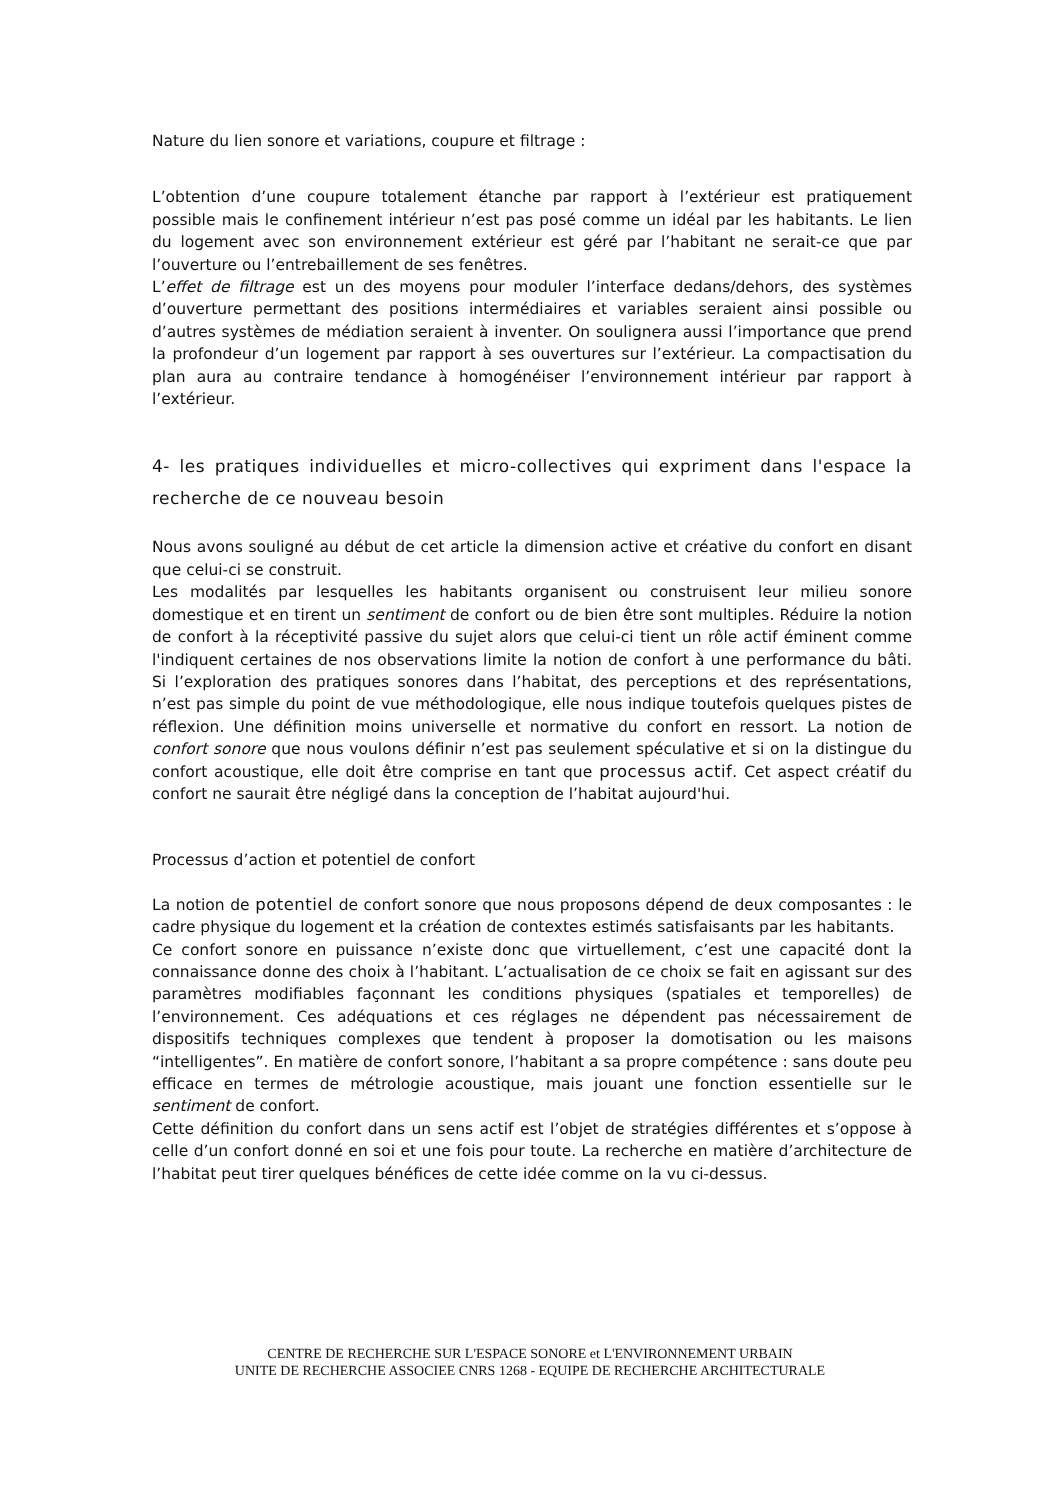Nature du lien sonore et variations, coupure et filtrage :
L’obtention d’une coupure totalement étanche par rapport à l’extérieur est pratiquement possible mais le confinement intérieur n’est pas posé comme un idéal par les habitants. Le lien du logement avec son environnement extérieur est géré par l’habitant ne serait-ce que par l’ouverture ou l’entrebaillement de ses fenêtres.
L’effet de filtrage est un des moyens pour moduler l’interface dedans/dehors, des systèmes d’ouverture permettant des positions intermédiaires et variables seraient ainsi possible ou d’autres systèmes de médiation seraient à inventer. On soulignera aussi l’importance que prend la profondeur d’un logement par rapport à ses ouvertures sur l’extérieur. La compactisation du plan aura au contraire tendance à homogénéiser l’environnement intérieur par rapport à l’extérieur.
4- les pratiques individuelles et micro-collectives qui expriment dans l'espace la recherche de ce nouveau besoin
Nous avons souligné au début de cet article la dimension active et créative du confort en disant que celui-ci se construit.
Les modalités par lesquelles les habitants organisent ou construisent leur milieu sonore domestique et en tirent un sentiment de confort ou de bien être sont multiples. Réduire la notion de confort à la réceptivité passive du sujet alors que celui-ci tient un rôle actif éminent comme l'indiquent certaines de nos observations limite la notion de confort à une performance du bâti. Si l’exploration des pratiques sonores dans l’habitat, des perceptions et des représentations, n’est pas simple du point de vue méthodologique, elle nous indique toutefois quelques pistes de réflexion. Une définition moins universelle et normative du confort en ressort. La notion de confort sonore que nous voulons définir n’est pas seulement spéculative et si on la distingue du confort acoustique, elle doit être comprise en tant que processus actif. Cet aspect créatif du confort ne saurait être négligé dans la conception de l’habitat aujourd'hui.
Processus d’action et potentiel de confort
La notion de potentiel de confort sonore que nous proposons dépend de deux composantes : le cadre physique du logement et la création de contextes estimés satisfaisants par les habitants.
Ce confort sonore en puissance n’existe donc que virtuellement, c’est une capacité dont la connaissance donne des choix à l’habitant. L’actualisation de ce choix se fait en agissant sur des paramètres modifiables façonnant les conditions physiques (spatiales et temporelles) de l’environnement. Ces adéquations et ces réglages ne dépendent pas nécessairement de dispositifs techniques complexes que tendent à proposer la domotisation ou les maisons “intelligentes”. En matière de confort sonore, l’habitant a sa propre compétence : sans doute peu efficace en termes de métrologie acoustique, mais jouant une fonction essentielle sur le sentiment de confort.
Cette définition du confort dans un sens actif est l’objet de stratégies différentes et s’oppose à celle d’un confort donné en soi et une fois pour toute. La recherche en matière d’architecture de l’habitat peut tirer quelques bénéfices de cette idée comme on la vu ci-dessus.
CENTRE DE RECHERCHE SUR L'ESPACE SONORE et L'ENVIRONNEMENT URBAIN
UNITE DE RECHERCHE ASSOCIEE CNRS 1268 - EQUIPE DE RECHERCHE ARCHITECTURALE